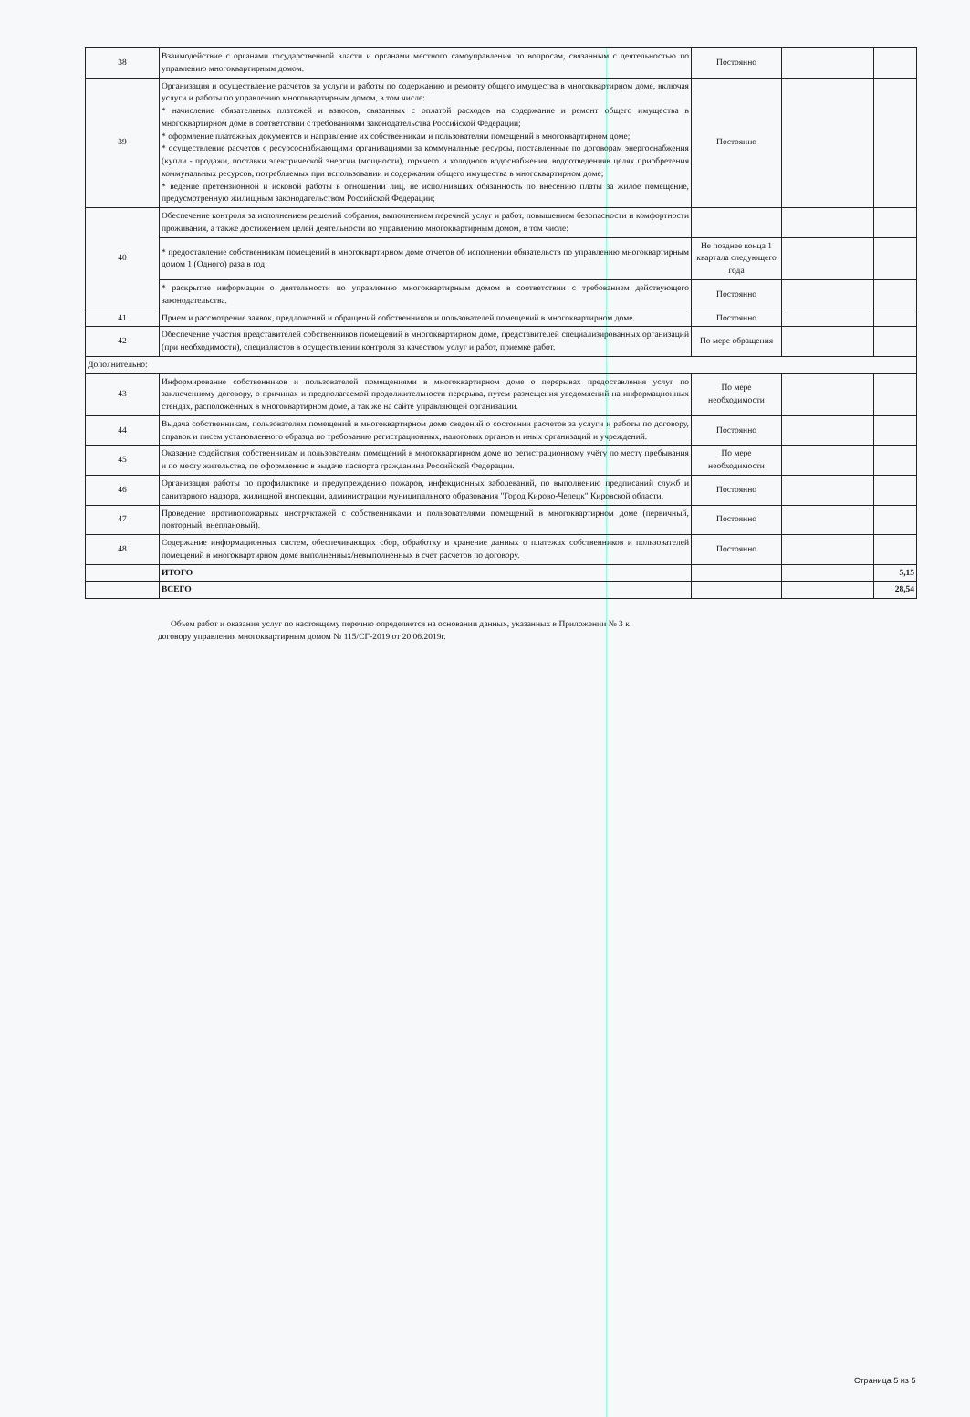| 38 | Взаимодействие с органами государственной власти и органами местного самоуправления по вопросам, связанным с деятельностью по управлению многоквартирным домом. | Постоянно | | |
| 39 | Организация и осуществление расчетов за услуги и работы по содержанию и ремонту общего имущества в многоквартирном доме, включая услуги и работы по управлению многоквартирным домом, в том числе: * начисление обязательных платежей и взносов, связанных с оплатой расходов на содержание и ремонт общего имущества в многоквартирном доме в соответствии с требованиями законодательства Российской Федерации; * оформление платежных документов и направление их собственникам и пользователям помещений в многоквартирном доме; * осуществление расчетов с ресурсоснабжающими организациями за коммунальные ресурсы, поставленные по договорам энергоснабжения (купли - продажи, поставки электрической энергии (мощности), горячего и холодного водоснабжения, водоотведенияв целях приобретения коммунальных ресурсов, потребляемых при использовании и содержании общего имущества в многоквартирном доме; * ведение претензионной и исковой работы в отношении лиц, не исполнивших обязанность по внесению платы за жилое помещение, предусмотренную жилищным законодательством Российской Федерации; | Постоянно | | |
| 40 | Обеспечение контроля за исполнением решений собрания, выполнением перечней услуг и работ, повышением безопасности и комфортности проживания, а также достижением целей деятельности по управлению многоквартирным домом, в том числе: | | | |
| | * предоставление собственникам помещений в многоквартирном доме отчетов об исполнении обязательств по управлению многоквартирным домом 1 (Одного) раза в год; | Не позднее конца 1 квартала следующего года | | |
| | * раскрытие информации о деятельности по управлению многоквартирным домом в соответствии с требованием действующего законодательства. | Постоянно | | |
| 41 | Прием и рассмотрение заявок, предложений и обращений собственников и пользователей помещений в многоквартирном доме. | Постоянно | | |
| 42 | Обеспечение участия представителей собственников помещений в многоквартирном доме, представителей специализированных организаций (при необходимости), специалистов в осуществлении контроля за качеством услуг и работ, приемке работ. | По мере обращения | | |
| Дополнительно: | | | | |
| 43 | Информирование собственников и пользователей помещениями в многоквартирном доме о перерывах предоставления услуг по заключенному договору, о причинах и предполагаемой продолжительности перерыва, путем размещения уведомлений на информационных стендах, расположенных в многоквартирном доме, а так же на сайте управляющей организации. | По мере необходимости | | |
| 44 | Выдача собственникам, пользователям помещений в многоквартирном доме сведений о состоянии расчетов за услуги и работы по договору, справок и писем установленного образца по требованию регистрационных, налоговых органов и иных организаций и учреждений. | Постоянно | | |
| 45 | Оказание содействия собственникам и пользователям помещений в многоквартирном доме по регистрационному учёту по месту пребывания и по месту жительства, по оформлению в выдаче паспорта гражданина Российской Федерации. | По мере необходимости | | |
| 46 | Организация работы по профилактике и предупреждению пожаров, инфекционных заболеваний, по выполнению предписаний служб и санитарного надзора, жилищной инспекции, администрации муниципального образования "Город Кирово-Чепецк" Кировской области. | Постоянно | | |
| 47 | Проведение противопожарных инструктажей с собственниками и пользователями помещений в многоквартирном доме (первичный, повторный, внеплановый). | Постоянно | | |
| 48 | Содержание информационных систем, обеспечивающих сбор, обработку и хранение данных о платежах собственников и пользователей помещений в многоквартирном доме выполненных/невыполненных в счет расчетов по договору. | Постоянно | | |
| | ИТОГО | | | 5,15 |
| | ВСЕГО | | | 28,54 |
Объем работ и оказания услуг по настоящему перечню определяется на основании данных, указанных в Приложении № 3 к договору управления многоквартирным домом № 115/СГ-2019 от 20.06.2019г.
Страница 5 из 5